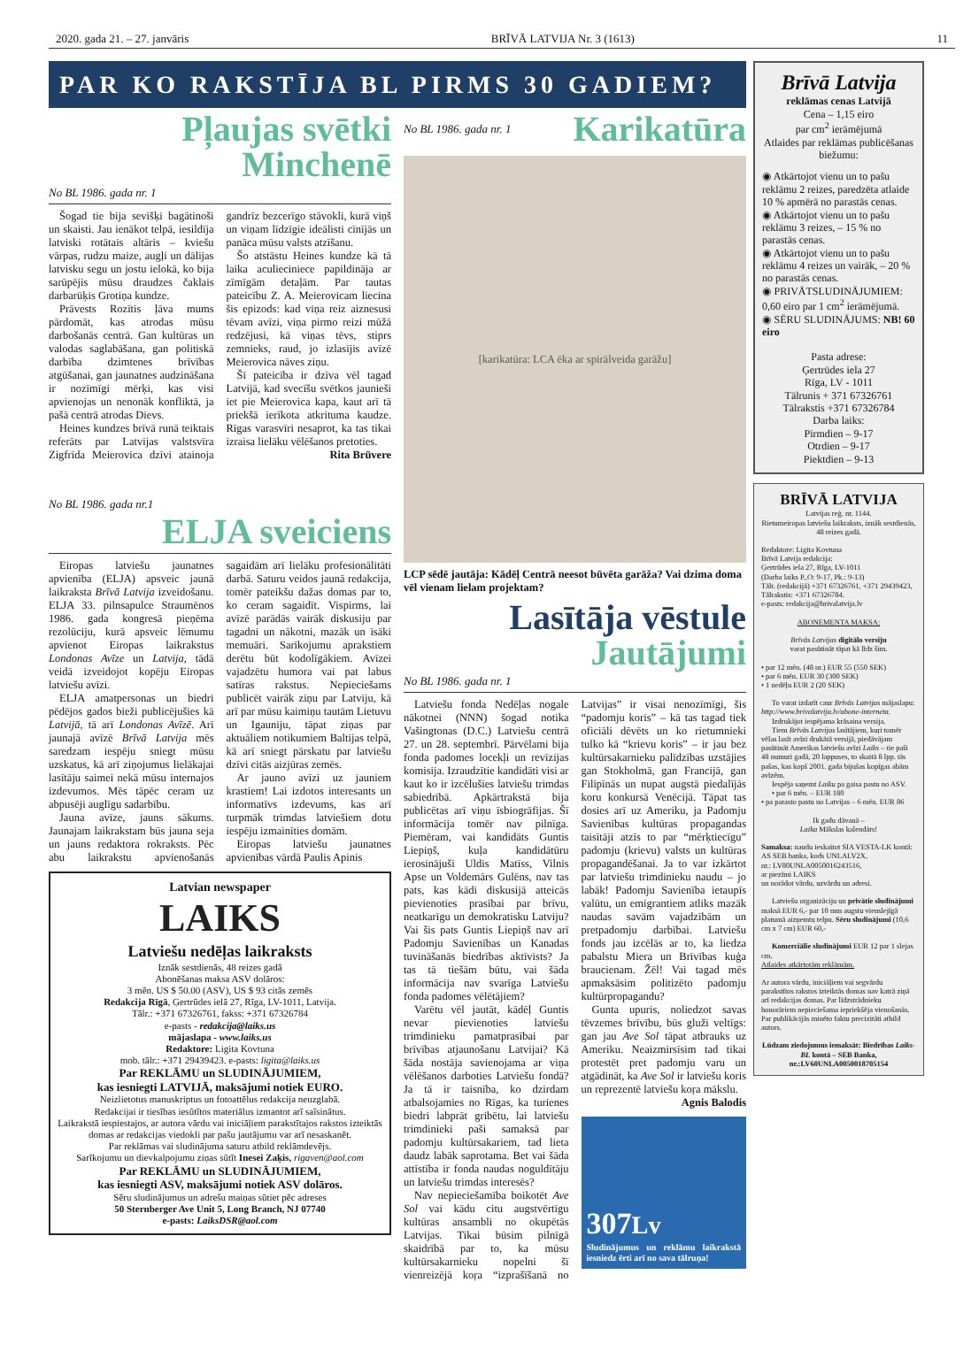2020. gada 21. – 27. janvāris BRĪVĀ LATVIJA Nr. 3 (1613) 11
PAR KO RAKSTĪJA BL PIRMS 30 GADIEM?
Pļaujas svētki Minchenē
No BL 1986. gada nr. 1
Šogad tie bija sevišķi bagātinoši un skaisti. Jau ienākot telpā, iesildīja latviski rotātais altāris – kviešu vārpas, rudzu maize, augļi un dālijas latvisku segu un jostu ielokā, ko bija sarūpējis mūsu draudzes čaklais darbarūķis Grotiņa kundze.
Prāvests Rozītis ļāva mums pārdomāt, kas atrodas mūsu darbošanās centrā. Gan kultūras un valodas saglabāšana, gan politiskā darbība dzimtenes brīvības atgūšanai, gan jaunatnes audzināšana ir nozīmīgi mērķi, kas visi apvienojas un nenonāk konfliktā, ja pašā centrā atrodas Dievs.
Heines kundzes brīvā runā teiktais referāts par Latvijas valstsvīra Zigfrīda Meierovica dzīvi atainoja gandrīz bezcerīgo stāvokli, kurā viņš un viņam līdzīgie ideālisti cīnījās un panāca mūsu valsts atzīšanu.
Šo atstāstu Heines kundze kā tā laika aculieciniece papildināja ar zīmīgām detaļām. Par tautas pateicību Z. A. Meierovicam liecina šis epizods: kad viņa reiz aiznesusi tēvam avīzi, viņa pirmo reizi mūžā redzējusi, kā viņas tēvs, stiprs zemnieks, raud, jo izlasījis avīzē Meierovica nāves ziņu.
Šī pateicība ir dzīva vēl tagad Latvijā, kad svecīšu svētkos jaunieši iet pie Meierovica kapa, kaut arī tā priekšā ierīkota atkrituma kaudze. Rīgas varasvīri nesaprot, ka tas tikai izraisa lielāku vēlēšanos pretoties.
Rita Brūvere
No BL 1986. gada nr.1
ELJA sveiciens
Eiropas latviešu jaunatnes apvienība (ELJA) apsveic jaunā laikraksta Brīvā Latvija izveidošanu. ELJA 33. pilnsapulce Straumēnos 1986. gada kongresā pieņēma rezolūciju, kurā apsveic lēmumu apvienot Eiropas laikrakstus Londonas Avīze un Latvija, tādā veidā izveidojot kopēju Eiropas latviešu avīzi.
ELJA amatpersonas un biedri pēdējos gados bieži publicējušies kā Latvijā, tā arī Londonas Avīzē. Arī jaunajā avīzē Brīvā Latvija mēs saredzam iespēju sniegt mūsu uzskatus, kā arī ziņojumus lielākajai lasītāju saimei nekā mūsu internajos izdevumos. Mēs tāpēc ceram uz abpusēji auglīgu sadarbību.
Jauna avīze, jauns sākums. Jaunajam laikrakstam būs jauna seja un jauns redaktora rokraksts. Pēc abu laikrakstu apvienošanās sagaidām arī lielāku profesionālitāti darbā. Saturu veidos jaunā redakcija, tomēr pateikšu dažas domas par to, ko ceram sagaidīt. Vispirms, lai avīzē parādās vairāk diskusiju par tagadni un nākotni, mazāk un īsāki memuāri. Sarīkojumu aprakstiem derētu būt kodolīgākiem. Avīzei vajadzētu humora vai pat labus satīras rakstus. Nepieciešams publicēt vairāk ziņu par Latviju, kā arī par mūsu kaimiņu tautām Lietuvu un Igauniju, tāpat ziņas par aktuāliem notikumiem Baltijas telpā, kā arī sniegt pārskatu par latviešu dzīvi citās aizjūras zemēs.
Ar jauno avīzi uz jauniem krastiem! Lai izdotos interesants un informatīvs izdevums, kas arī turpmāk trimdas latviešiem dotu iespēju izmainīties domām.
Eiropas latviešu jaunatnes apvienības vārdā Paulis Apinis
Latvian newspaper
LAIKS
Latviešu nedēļas laikraksts
Iznāk sestdienās, 48 reizes gadā
Abonēšanas maksa ASV dolāros:
3 mēn. US $ 50.00 (ASV), US $ 93 citās zemēs
Redakcija Rīgā, Ģertrūdes ielā 27, Rīga, LV-1011, Latvija.
Tālr.: +371 67326761, fakss: +371 67326784
e-pasts - redakcija@laiks.us
mājaslapa - www.laiks.us
Redaktore: Ligita Kovtuna
mob. tālr.: +371 29439423. e-pasts: ligita@laiks.us
Par REKLĀMU un SLUDINĀJUMIEM,
kas iesniegti LATVIJĀ, maksājumi notiek EURO.
Neizlietotus manuskriptus un fotoattēlus redakcija neuzglabā.
Redakcijai ir tiesības iesūtītos materiālus izmantot arī saīsinātus.
Laikrakstā iespiestajos, ar autora vārdu vai iniciāļiem parakstītajos rakstos izteiktās domas ar redakcijas viedokli par pašu jautājumu var arī nesaskanēt.
Par reklāmas vai sludinājuma saturu atbild reklāmdevējs.
Sarīkojumu un dievkalpojumu ziņas sūtīt Inesei Zaķis, rigaven@aol.com
Par REKLĀMU un SLUDINĀJUMIEM,
kas iesniegti ASV, maksājumi notiek ASV dolāros.
Sēru sludinājumus un adrešu maiņas sūtiet pēc adreses
50 Sternberger Ave Unit 5, Long Branch, NJ 07740
e-pasts: LaiksDSR@aol.com
No BL 1986. gada nr. 1
Karikatūra
[karikatūra: LCA ēka ar spirālveida garāžu]
LCP sēdē jautāja: Kādēļ Centrā neesot būvēta garāža? Vai dzima doma vēl vienam lielam projektam?
Lasītāja vēstule Jautājumi
No BL 1986. gada nr. 1
Latviešu fonda Nedēļas nogale nākotnei (NNN) šogad notika Vašingtonas (D.C.) Latviešu centrā 27. un 28. septembrī. Pārvēlami bija fonda padomes locekļi un revīzijas komisija. Izraudzītie kandidāti visi ar kaut ko ir izcēlušies latviešu trimdas sabiedrībā. Apkārtrakstā bija publicētas arī viņu īsbiogrāfijas. Šī informācija tomēr nav pilnīga. Piemēram, vai kandidāts Guntis Liepiņš, kuļa kandidātūru ierosinājuši Uldis Matīss, Vilnis Apse un Voldemārs Gulēns, nav tas pats, kas kādi diskusijā atteicās pievienoties prasībai par brīvu, neatkarīgu un demokratisku Latviju? Vai šis pats Guntis Liepiņš nav arī Padomju Savienības un Kanadas tuvināšanās biedrības aktīvists? Ja tas tā tiešām būtu, vai šāda informācija nav svarīga Latviešu fonda padomes vēlētājiem?
Varētu vēl jautāt, kādēļ Guntis nevar pievienoties latviešu trimdinieku pamatprasībai par brīvības atjaunošanu Latvijai? Kā šāda nostāja savienojama ar viņa vēlēšanos darboties Latviešu fondā? Ja tā ir taisnība, ko dzirdam atbalsojamies no Rīgas, ka turienes biedri labprāt gribētu, lai latviešu trimdinieki paši samaksā par padomju kultūrsakariem, tad lieta daudz labāk saprotama. Bet vai šāda attīstība ir fonda naudas noguldītāju un latviešu trimdas interesēs?
Nav nepieciešamība boikotēt Ave Sol vai kādu citu augstvērtīgu kultūras ansambli no okupētās Latvijas. Tikai būsim pilnīgā skaidrībā par to, ka mūsu kultūrsakarnieku nopelni šī vienreizējā koŗa “izprašīšanā no Latvijas” ir visai nenozīmīgi, šis “padomju koris” – kā tas tagad tiek oficiāli dēvēts un ko rietumnieki tulko kā “krievu koris” – ir jau bez kultūrsakarnieku palīdzības uzstājies gan Stokholmā, gan Francijā, gan Filipīnās un nupat augstā piedalījās koru konkursā Venēcijā. Tāpat tas dosies arī uz Ameriku, ja Padomju Savienības kultūras propagandas taisītāji atzīs to par “mērķtiecīgu” padomju (krievu) valsts un kultūras propagandēšanai. Ja to var izkārtot par latviešu trimdinieku naudu – jo labāk! Padomju Savienība ietaupīs valūtu, un emigrantiem atliks mazāk naudas savām vajadzībām un pretpadomju darbībai. Latviešu fonds jau izcēlās ar to, ka liedza pabalstu Miera un Brīvības kuģa braucienam. Žēl! Vai tagad mēs apmaksāsim politizēto padomju kultūrpropagandu?
Gunta upuris, noliedzot savas tēvzemes brīvību, būs gluži veltīgs: gan jau Ave Sol tāpat atbrauks uz Ameriku. Neaizmirsīsim tad tikai protestēt pret padomju varu un atgādināt, ka Ave Sol ir latviešu koris un reprezentē latviešu koŗa mākslu.
Agnis Balodis
307Lv
Sludinājumus un reklāmu laikrakstā iesniedz ērti arī no sava tālruņa!
Brīvā Latvija
reklāmas cenas Latvijā
Cena – 1,15 eiro
par cm<sup>2</sup> ierāmējumā
Atlaides par reklāmas publicēšanas biežumu:
◉ Atkārtojot vienu un to pašu reklāmu 2 reizes, paredzēta atlaide 10 % apmērā no parastās cenas.
◉ Atkārtojot vienu un to pašu reklāmu 3 reizes, – 15 % no parastās cenas.
◉ Atkārtojot vienu un to pašu reklāmu 4 reizes un vairāk, – 20 % no parastās cenas.
◉ PRIVĀTSLUDINĀJUMIEM: 0,60 eiro par 1 cm<sup>2</sup> ierāmējumā.
◉ SĒRU SLUDINĀJUMS: NB! 60 eiro
Pasta adrese:
Ģertrūdes iela 27
Rīga, LV - 1011
Tālrunis + 371 67326761
Tālrakstis +371 67326784
Darba laiks:
Pirmdien – 9-17
Otrdien – 9-17
Piektdien – 9-13
BRĪVĀ LATVIJA
Latvijas reģ. nr. 1144.
Rietumeiropas latviešu laikraksts, iznāk sestdienās, 48 reizes gadā.
Redaktore: Ligita Kovtuna
Brīvā Latvija redakcija:
Ģertrūdes iela 27, Rīga, LV-1011
(Darba laiks P.,O: 9-17, Pk.: 9-13)
Tālr. (redakcijā) +371 67326761, +371 29439423,
Tālrakstis: +371 67326784.
e-pasts: redakcija@brivalatvija.lv
ABONEMENTA MAKSA:
Brīvās Latvijas digitālo versiju
varat pasūtināt tāpat kā līdz šim.
• par 12 mēn. (48 nr.) EUR 55 (550 SEK)
• par 6 mēn. EUR 30 (300 SEK)
• 1 nedēļu EUR 2 (20 SEK)
To varat izdarīt caur Brīvās Latvijas mājaslapu: http://www.brivalatvija.lv/abone-interneta.
Izdrukājot iespējama krāsaina versija.
Tiem Brīvās Latvijas lasītājiem, kuŗi tomēr vēlas lasīt avīzi drukātā versijā, piedāvājam pasūtināt Amerikas latviešu avīzi Laiks – tie paši 48 numuri gadā, 20 lappuses, to skaitā 8 lpp. tās pašas, kas kopš 2001. gada bijušas kopīgas abām avīzēm.
Iespēja saņemt Laiku pa gaisa pastu no ASV.
• par 6 mēn. – EUR 180
• pa parasto pastu no Latvijas – 6 mēn. EUR 86
Ik gadu dāvanā –
Laika Mākslas kalendārs!
Samaksa: naudu ieskaitot SIA VESTA-LK kontā:
AS SEB banka, kods UNLALV2X,
nr.: LV80UNLA0050016243516,
ar piezīmi LAIKS
un norādot vārdu, uzvārdu un adresi.
Latviešu organizāciju un privātie sludinājumi maksā EUR 6,- par 10 mm augstu vienslejīgā platumā aizņemtu telpu. Sēru sludinājumi (10,6 cm x 7 cm) EUR 60,-
Komerciālie sludinājumi EUR 12 par 1 slejas cm.
Atlaides atkārtotām reklāmām.
Ar autora vārdu, iniciāļiem vai segvārdu parakstītos rakstos izteiktās domas nav katrā ziņā arī redakcijas domas. Par līdzstrādnieku honorāriem nepieciešama iepriekšēja vienošanās. Par publikācijās minēto faktu precizitāti atbild autors.
Lūdzam ziedojumus iemaksāt: Biedrības Laiks-BL kontā – SEB Banka, nr.:LV60UNLA0050018705154